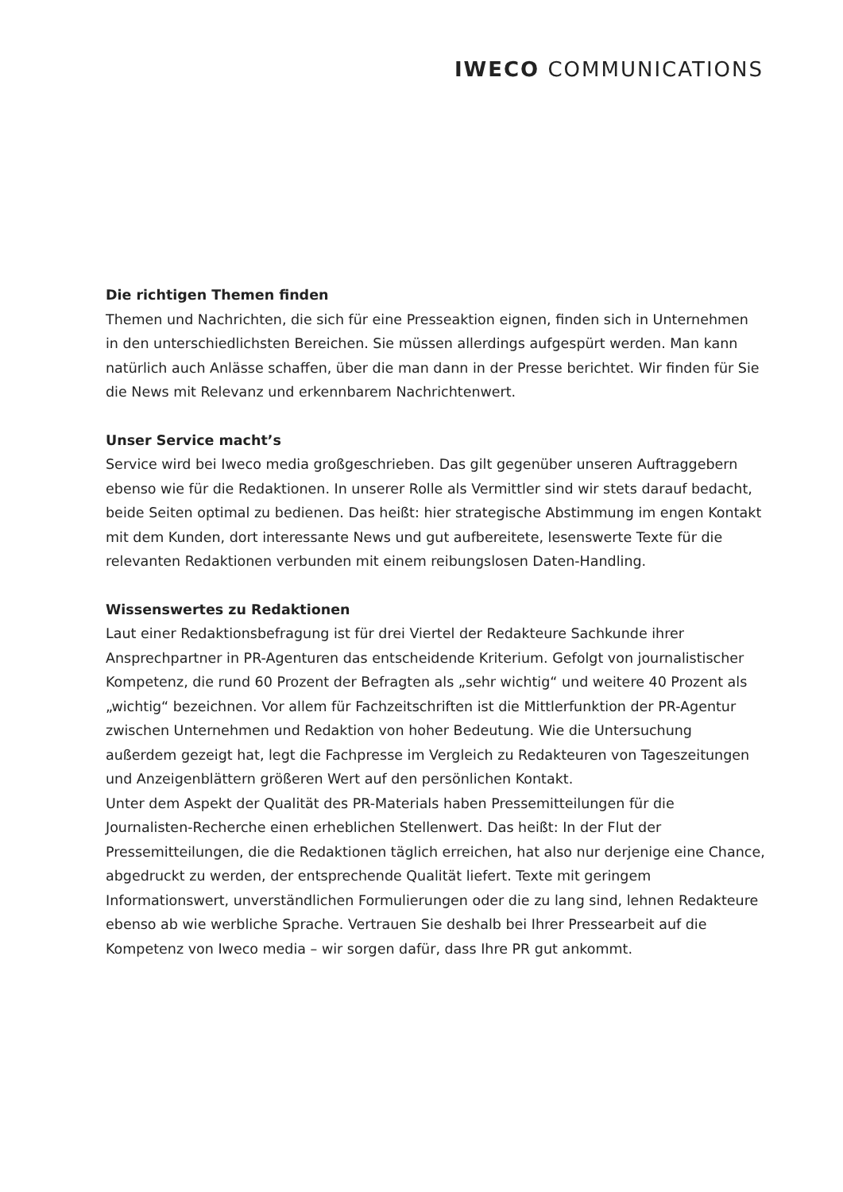IWECO COMMUNICATIONS
Die richtigen Themen finden
Themen und Nachrichten, die sich für eine Presseaktion eignen, finden sich in Unternehmen in den unterschiedlichsten Bereichen. Sie müssen allerdings aufgespürt werden. Man kann natürlich auch Anlässe schaffen, über die man dann in der Presse berichtet. Wir finden für Sie die News mit Relevanz und erkennbarem Nachrichtenwert.
Unser Service macht’s
Service wird bei Iweco media großgeschrieben. Das gilt gegenüber unseren Auftraggebern ebenso wie für die Redaktionen. In unserer Rolle als Vermittler sind wir stets darauf bedacht, beide Seiten optimal zu bedienen. Das heißt: hier strategische Abstimmung im engen Kontakt mit dem Kunden, dort interessante News und gut aufbereitete, lesenswerte Texte für die relevanten Redaktionen verbunden mit einem reibungslosen Daten-Handling.
Wissenswertes zu Redaktionen
Laut einer Redaktionsbefragung ist für drei Viertel der Redakteure Sachkunde ihrer Ansprechpartner in PR-Agenturen das entscheidende Kriterium. Gefolgt von journalistischer Kompetenz, die rund 60 Prozent der Befragten als „sehr wichtig“ und weitere 40 Prozent als „wichtig“ bezeichnen. Vor allem für Fachzeitschriften ist die Mittlerfunktion der PR-Agentur zwischen Unternehmen und Redaktion von hoher Bedeutung. Wie die Untersuchung außerdem gezeigt hat, legt die Fachpresse im Vergleich zu Redakteuren von Tageszeitungen und Anzeigenblättern größeren Wert auf den persönlichen Kontakt.
Unter dem Aspekt der Qualität des PR-Materials haben Pressemitteilungen für die Journalisten-Recherche einen erheblichen Stellenwert. Das heißt: In der Flut der Pressemitteilungen, die die Redaktionen täglich erreichen, hat also nur derjenige eine Chance, abgedruckt zu werden, der entsprechende Qualität liefert. Texte mit geringem Informationswert, unverständlichen Formulierungen oder die zu lang sind, lehnen Redakteure ebenso ab wie werbliche Sprache. Vertrauen Sie deshalb bei Ihrer Pressearbeit auf die Kompetenz von Iweco media – wir sorgen dafür, dass Ihre PR gut ankommt.